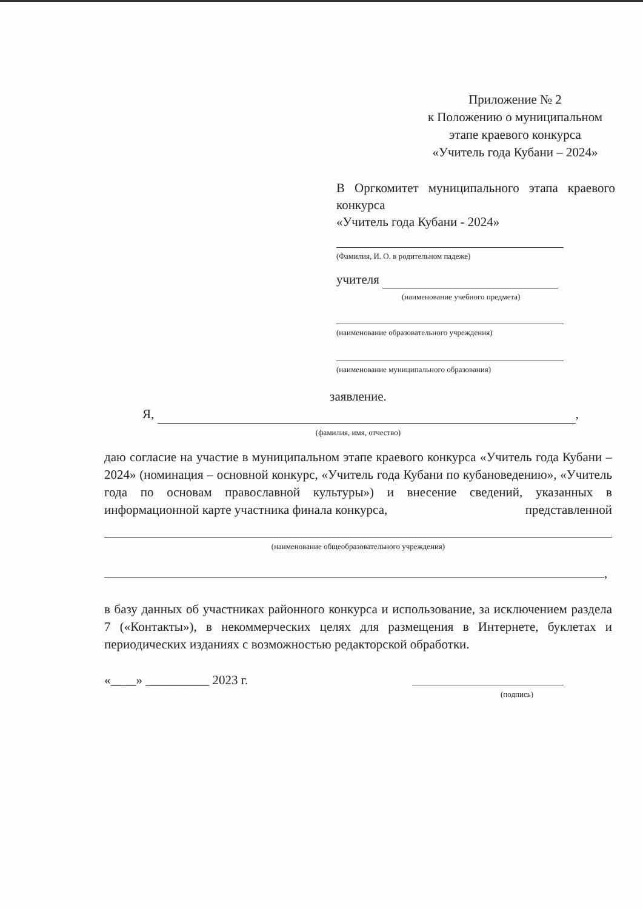Приложение № 2
к Положению о муниципальном
этапе краевого конкурса
«Учитель года Кубани – 2024»
В Оргкомитет муниципального этапа краевого конкурса
«Учитель года Кубани - 2024»
(Фамилия, И. О. в родительном падеже)
учителя
(наименование учебного предмета)
(наименование образовательного учреждения)
(наименование муниципального образования)
заявление.
Я, ,
(фамилия, имя, отчество)
даю согласие на участие в муниципальном этапе краевого конкурса «Учитель года Кубани – 2024» (номинация – основной конкурс, «Учитель года Кубани по кубановедению», «Учитель года по основам православной культуры») и внесение сведений, указанных в информационной карте участника финала конкурса, представленной
(наименование общеобразовательного учреждения)
,
в базу данных об участниках районного конкурса и использование, за исключением раздела 7 («Контакты»), в некоммерческих целях для размещения в Интернете, буклетах и периодических изданиях с возможностью редакторской обработки.
«____» __________ 2023 г.
(подпись)